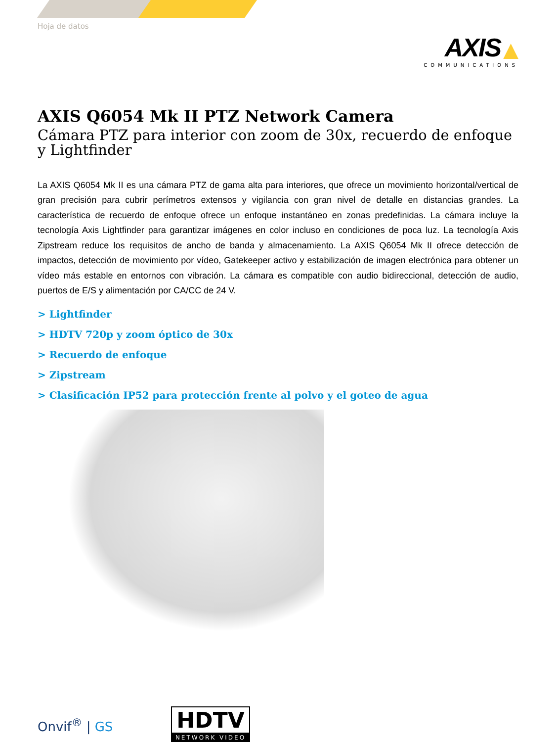Hoja de datos
AXIS ▲
COMMUNICATIONS
AXIS Q6054 Mk II PTZ Network Camera
Cámara PTZ para interior con zoom de 30x, recuerdo de enfoque y Lightfinder
La AXIS Q6054 Mk II es una cámara PTZ de gama alta para interiores, que ofrece un movimiento horizontal/vertical de gran precisión para cubrir perímetros extensos y vigilancia con gran nivel de detalle en distancias grandes. La característica de recuerdo de enfoque ofrece un enfoque instantáneo en zonas predefinidas. La cámara incluye la tecnología Axis Lightfinder para garantizar imágenes en color incluso en condiciones de poca luz. La tecnología Axis Zipstream reduce los requisitos de ancho de banda y almacenamiento. La AXIS Q6054 Mk II ofrece detección de impactos, detección de movimiento por vídeo, Gatekeeper activo y estabilización de imagen electrónica para obtener un vídeo más estable en entornos con vibración. La cámara es compatible con audio bidireccional, detección de audio, puertos de E/S y alimentación por CA/CC de 24 V.
> Lightfinder
> HDTV 720p y zoom óptico de 30x
> Recuerdo de enfoque
> Zipstream
> Clasificación IP52 para protección frente al polvo y el goteo de agua
Onvif<sup>®</sup> | GS
HDTV
NETWORK VIDEO